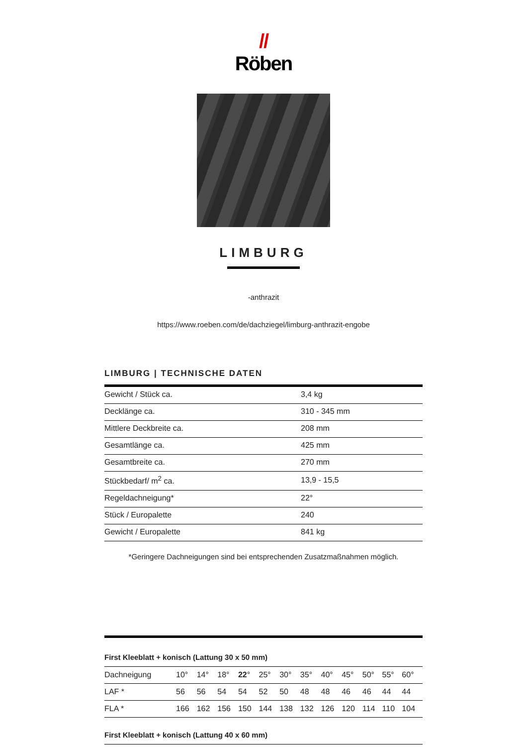//
Röben
LIMBURG
-anthrazit
https://www.roeben.com/de/dachziegel/limburg-anthrazit-engobe
LIMBURG | TECHNISCHE DATEN
| Gewicht / Stück ca. | 3,4 kg |
| Decklänge ca. | 310 - 345 mm |
| Mittlere Deckbreite ca. | 208 mm |
| Gesamtlänge ca. | 425 mm |
| Gesamtbreite ca. | 270 mm |
| Stückbedarf/ m<sup>2</sup> ca. | 13,9 - 15,5 |
| Regeldachneigung* | 22° |
| Stück / Europalette | 240 |
| Gewicht / Europalette | 841 kg |
*Geringere Dachneigungen sind bei entsprechenden Zusatzmaßnahmen möglich.
First Kleeblatt + konisch (Lattung 30 x 50 mm)
| Dachneigung | 10° | 14° | 18° | 22 ° | 25° | 30° | 35° | 40° | 45° | 50° | 55° | 60° |
| LAF * | 56 | 56 | 54 | 54 | 52 | 50 | 48 | 48 | 46 | 46 | 44 | 44 |
| FLA * | 166 | 162 | 156 | 150 | 144 | 138 | 132 | 126 | 120 | 114 | 110 | 104 |
First Kleeblatt + konisch (Lattung 40 x 60 mm)